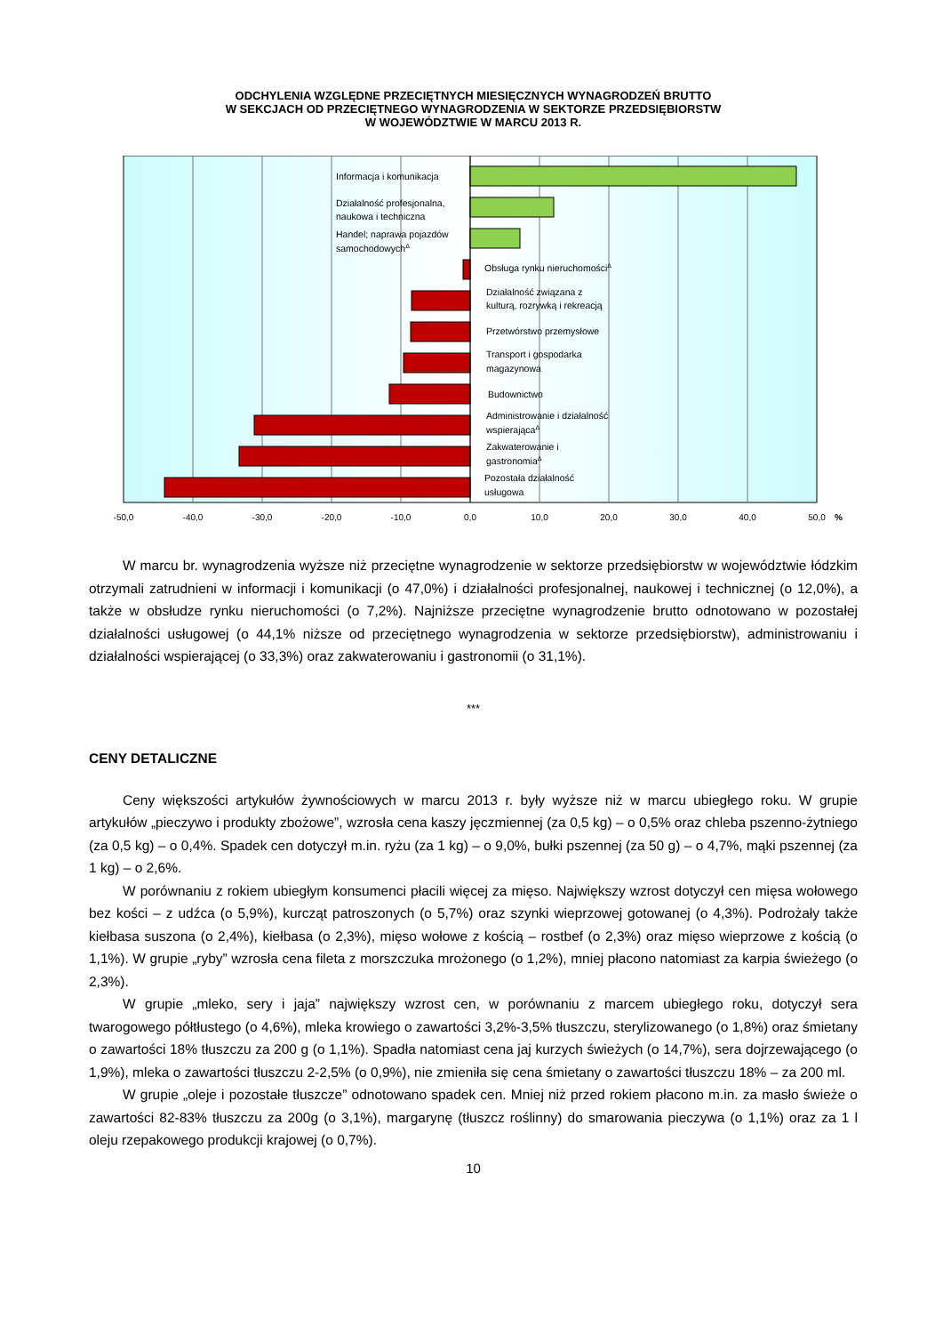ODCHYLENIA WZGLĘDNE PRZECIĘTNYCH MIESIĘCZNYCH WYNAGRODZEŃ BRUTTO
W SEKCJACH OD PRZECIĘTNEGO WYNAGRODZENIA W SEKTORZE PRZEDSIĘBIORSTW
W WOJEWÓDZTWIE W MARCU 2013 R.
Informacja i komunikacja
Działalność profesjonalna,
naukowa i techniczna
Handel; naprawa pojazdów
samochodowychΔ
Obsługa rynku nieruchomościΔ
Działalność związana z
kulturą, rozrywką i rekreacją
Przetwórstwo przemysłowe
Transport i gospodarka
magazynowa
Budownictwo
Administrowanie i działalność
wspierającaΔ
Zakwaterowanie i
gastronomiaΔ
Pozostała działalność
usługowa
-50,0
-40,0
-30,0
-20,0
-10,0
0,0
10,0
20,0
30,0
40,0
50,0
%
W marcu br. wynagrodzenia wyższe niż przeciętne wynagrodzenie w sektorze przedsiębiorstw w województwie łódzkim otrzymali zatrudnieni w informacji i komunikacji (o 47,0%) i działalności profesjonalnej, naukowej i technicznej (o 12,0%), a także w obsłudze rynku nieruchomości (o 7,2%). Najniższe przeciętne wynagrodzenie brutto odnotowano w pozostałej działalności usługowej (o 44,1% niższe od przeciętnego wynagrodzenia w sektorze przedsiębiorstw), administrowaniu i działalności wspierającej (o 33,3%) oraz zakwaterowaniu i gastronomii (o 31,1%).
***
CENY DETALICZNE
Ceny większości artykułów żywnościowych w marcu 2013 r. były wyższe niż w marcu ubiegłego roku. W grupie artykułów „pieczywo i produkty zbożowe”, wzrosła cena kaszy jęczmiennej (za 0,5 kg) – o 0,5% oraz chleba pszenno-żytniego (za 0,5 kg) – o 0,4%. Spadek cen dotyczył m.in. ryżu (za 1 kg) – o 9,0%, bułki pszennej (za 50 g) – o 4,7%, mąki pszennej (za 1 kg) – o 2,6%.
W porównaniu z rokiem ubiegłym konsumenci płacili więcej za mięso. Największy wzrost dotyczył cen mięsa wołowego bez kości – z udźca (o 5,9%), kurcząt patroszonych (o 5,7%) oraz szynki wieprzowej gotowanej (o 4,3%). Podrożały także kiełbasa suszona (o 2,4%), kiełbasa (o 2,3%), mięso wołowe z kością – rostbef (o 2,3%) oraz mięso wieprzowe z kością (o 1,1%). W grupie „ryby” wzrosła cena fileta z morszczuka mrożonego (o 1,2%), mniej płacono natomiast za karpia świeżego (o 2,3%).
W grupie „mleko, sery i jaja” największy wzrost cen, w porównaniu z marcem ubiegłego roku, dotyczył sera twarogowego półtłustego (o 4,6%), mleka krowiego o zawartości 3,2%-3,5% tłuszczu, sterylizowanego (o 1,8%) oraz śmietany o zawartości 18% tłuszczu za 200 g (o 1,1%). Spadła natomiast cena jaj kurzych świeżych (o 14,7%), sera dojrzewającego (o 1,9%), mleka o zawartości tłuszczu 2-2,5% (o 0,9%), nie zmieniła się cena śmietany o zawartości tłuszczu 18% – za 200 ml.
W grupie „oleje i pozostałe tłuszcze” odnotowano spadek cen. Mniej niż przed rokiem płacono m.in. za masło świeże o zawartości 82-83% tłuszczu za 200g (o 3,1%), margarynę (tłuszcz roślinny) do smarowania pieczywa (o 1,1%) oraz za 1 l oleju rzepakowego produkcji krajowej (o 0,7%).
10